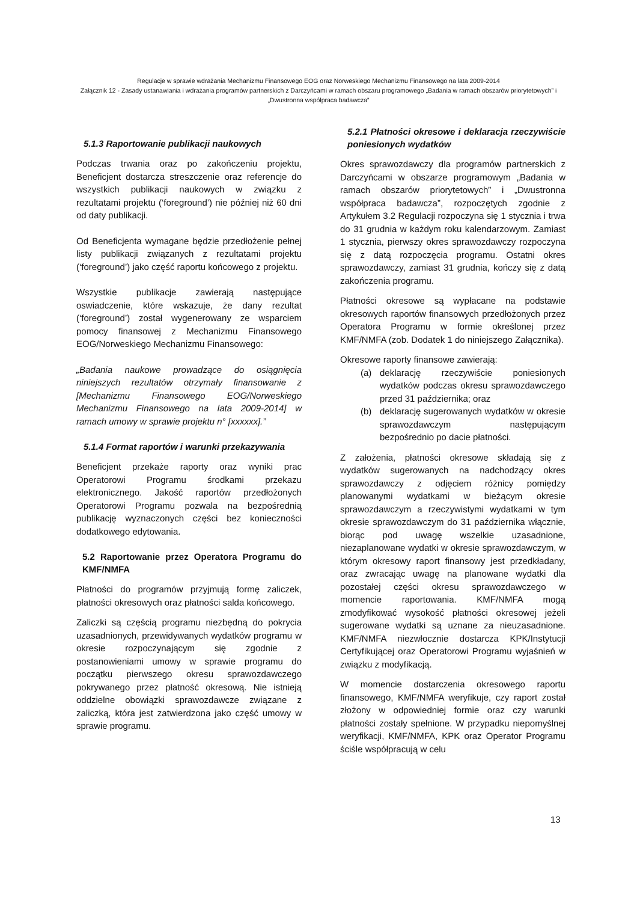Regulacje w sprawie wdrażania Mechanizmu Finansowego EOG oraz Norweskiego Mechanizmu Finansowego na lata 2009-2014
Załącznik 12 - Zasady ustanawiania i wdrażania programów partnerskich z Darczyńcami w ramach obszaru programowego „Badania w ramach obszarów priorytetowych” i „Dwustronna współpraca badawcza”
5.1.3 Raportowanie publikacji naukowych
Podczas trwania oraz po zakończeniu projektu, Beneficjent dostarcza streszczenie oraz referencje do wszystkich publikacji naukowych w związku z rezultatami projektu (‘foreground’) nie później niż 60 dni od daty publikacji.
Od Beneficjenta wymagane będzie przedłożenie pełnej listy publikacji związanych z rezultatami projektu (‘foreground’) jako część raportu końcowego z projektu.
Wszystkie publikacje zawierają następujące oswiadczenie, które wskazuje, że dany rezultat (‘foreground’) został wygenerowany ze wsparciem pomocy finansowej z Mechanizmu Finansowego EOG/Norweskiego Mechanizmu Finansowego:
„Badania naukowe prowadzące do osiągnięcia niniejszych rezultatów otrzymały finansowanie z [Mechanizmu Finansowego EOG/Norweskiego Mechanizmu Finansowego na lata 2009-2014] w ramach umowy w sprawie projektu n° [xxxxxx].”
5.1.4 Format raportów i warunki przekazywania
Beneficjent przekaże raporty oraz wyniki prac Operatorowi Programu środkami przekazu elektronicznego. Jakość raportów przedłożonych Operatorowi Programu pozwala na bezpośrednią publikację wyznaczonych części bez konieczności dodatkowego edytowania.
5.2 Raportowanie przez Operatora Programu do KMF/NMFA
Płatności do programów przyjmują formę zaliczek, płatności okresowych oraz płatności salda końcowego.
Zaliczki są częścią programu niezbędną do pokrycia uzasadnionych, przewidywanych wydatków programu w okresie rozpoczynającym się zgodnie z postanowieniami umowy w sprawie programu do początku pierwszego okresu sprawozdawczego pokrywanego przez płatność okresową. Nie istnieją oddzielne obowiązki sprawozdawcze związane z zaliczką, która jest zatwierdzona jako część umowy w sprawie programu.
5.2.1 Płatności okresowe i deklaracja rzeczywiście poniesionych wydatków
Okres sprawozdawczy dla programów partnerskich z Darczyńcami w obszarze programowym „Badania w ramach obszarów priorytetowych” i „Dwustronna współpraca badawcza”, rozpoczętych zgodnie z Artykułem 3.2 Regulacji rozpoczyna się 1 stycznia i trwa do 31 grudnia w każdym roku kalendarzowym. Zamiast 1 stycznia, pierwszy okres sprawozdawczy rozpoczyna się z datą rozpoczęcia programu. Ostatni okres sprawozdawczy, zamiast 31 grudnia, kończy się z datą zakończenia programu.
Płatności okresowe są wypłacane na podstawie okresowych raportów finansowych przedłożonych przez Operatora Programu w formie określonej przez KMF/NMFA (zob. Dodatek 1 do niniejszego Załącznika).
Okresowe raporty finansowe zawierają:
(a) deklarację rzeczywiście poniesionych wydatków podczas okresu sprawozdawczego przed 31 października; oraz
(b) deklarację sugerowanych wydatków w okresie sprawozdawczym następującym bezpośrednio po dacie płatności.
Z założenia, płatności okresowe składają się z wydatków sugerowanych na nadchodzący okres sprawozdawczy z odjęciem różnicy pomiędzy planowanymi wydatkami w bieżącym okresie sprawozdawczym a rzeczywistymi wydatkami w tym okresie sprawozdawczym do 31 października włącznie, biorąc pod uwagę wszelkie uzasadnione, niezaplanowane wydatki w okresie sprawozdawczym, w którym okresowy raport finansowy jest przedkładany, oraz zwracając uwagę na planowane wydatki dla pozostałej części okresu sprawozdawczego w momencie raportowania. KMF/NMFA mogą zmodyfikować wysokość płatności okresowej jeżeli sugerowane wydatki są uznane za nieuzasadnione. KMF/NMFA niezwłocznie dostarcza KPK/Instytucji Certyfikującej oraz Operatorowi Programu wyjaśnień w związku z modyfikacją.
W momencie dostarczenia okresowego raportu finansowego, KMF/NMFA weryfikuje, czy raport został złożony w odpowiedniej formie oraz czy warunki płatności zostały spełnione. W przypadku niepomyślnej weryfikacji, KMF/NMFA, KPK oraz Operator Programu ściśle współpracują w celu
13